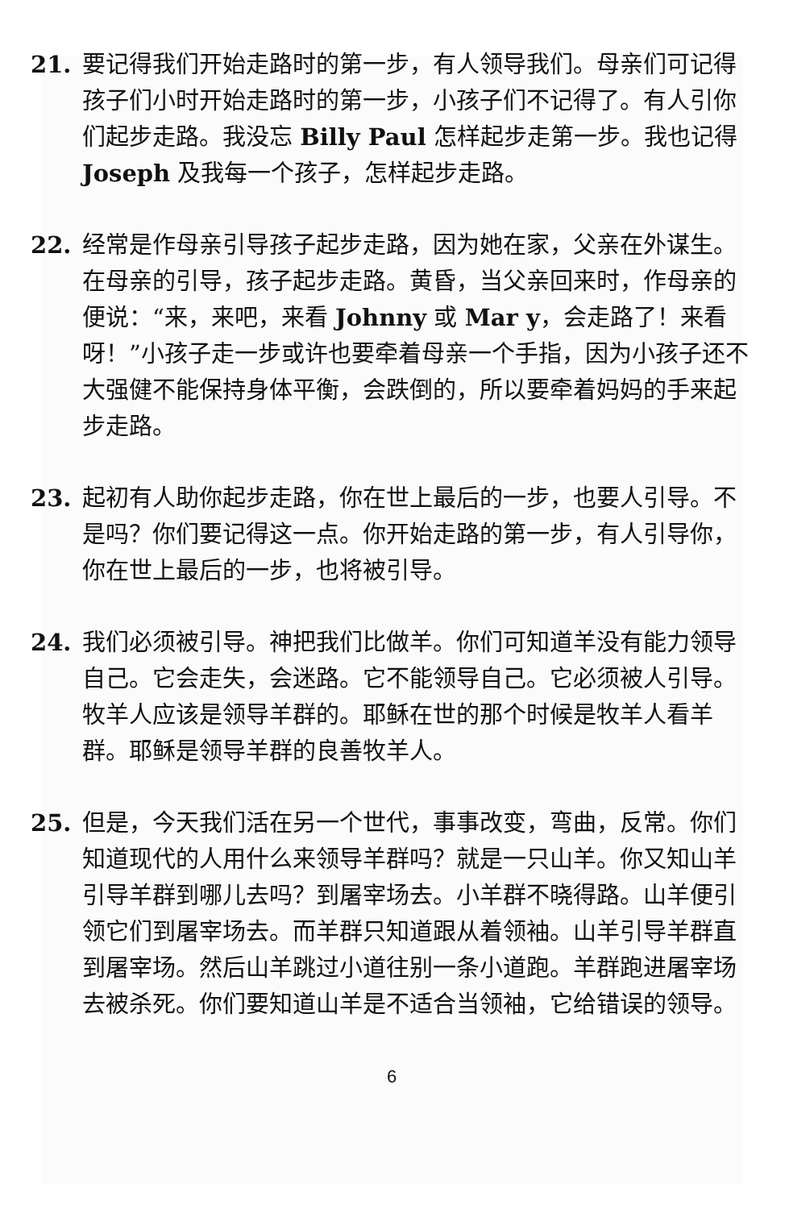21. 要记得我们开始走路时的第一步，有人领导我们。母亲们可记得孩子们小时开始走路时的第一步，小孩子们不记得了。有人引你们起步走路。我没忘 Billy Paul 怎样起步走第一步。我也记得 Joseph 及我每一个孩子，怎样起步走路。
22. 经常是作母亲引导孩子起步走路，因为她在家，父亲在外谋生。在母亲的引导，孩子起步走路。黄昏，当父亲回来时，作母亲的便说：“来，来吧，来看 Johnny 或 Mar y，会走路了！来看呀！”小孩子走一步或许也要牵着母亲一个手指，因为小孩子还不大强健不能保持身体平衡，会跌倒的，所以要牵着妈妈的手来起步走路。
23. 起初有人助你起步走路，你在世上最后的一步，也要人引导。不是吗？你们要记得这一点。你开始走路的第一步，有人引导你，你在世上最后的一步，也将被引导。
24. 我们必须被引导。神把我们比做羊。你们可知道羊没有能力领导自己。它会走失，会迷路。它不能领导自己。它必须被人引导。牧羊人应该是领导羊群的。耶稣在世的那个时候是牧羊人看羊群。耶稣是领导羊群的良善牧羊人。
25. 但是，今天我们活在另一个世代，事事改变，弯曲，反常。你们知道现代的人用什么来领导羊群吗？就是一只山羊。你又知山羊引导羊群到哪儿去吗？到屠宰场去。小羊群不晓得路。山羊便引领它们到屠宰场去。而羊群只知道跟从着领袖。山羊引导羊群直到屠宰场。然后山羊跳过小道往别一条小道跑。羊群跑进屠宰场去被杀死。你们要知道山羊是不适合当领袖，它给错误的领导。
6